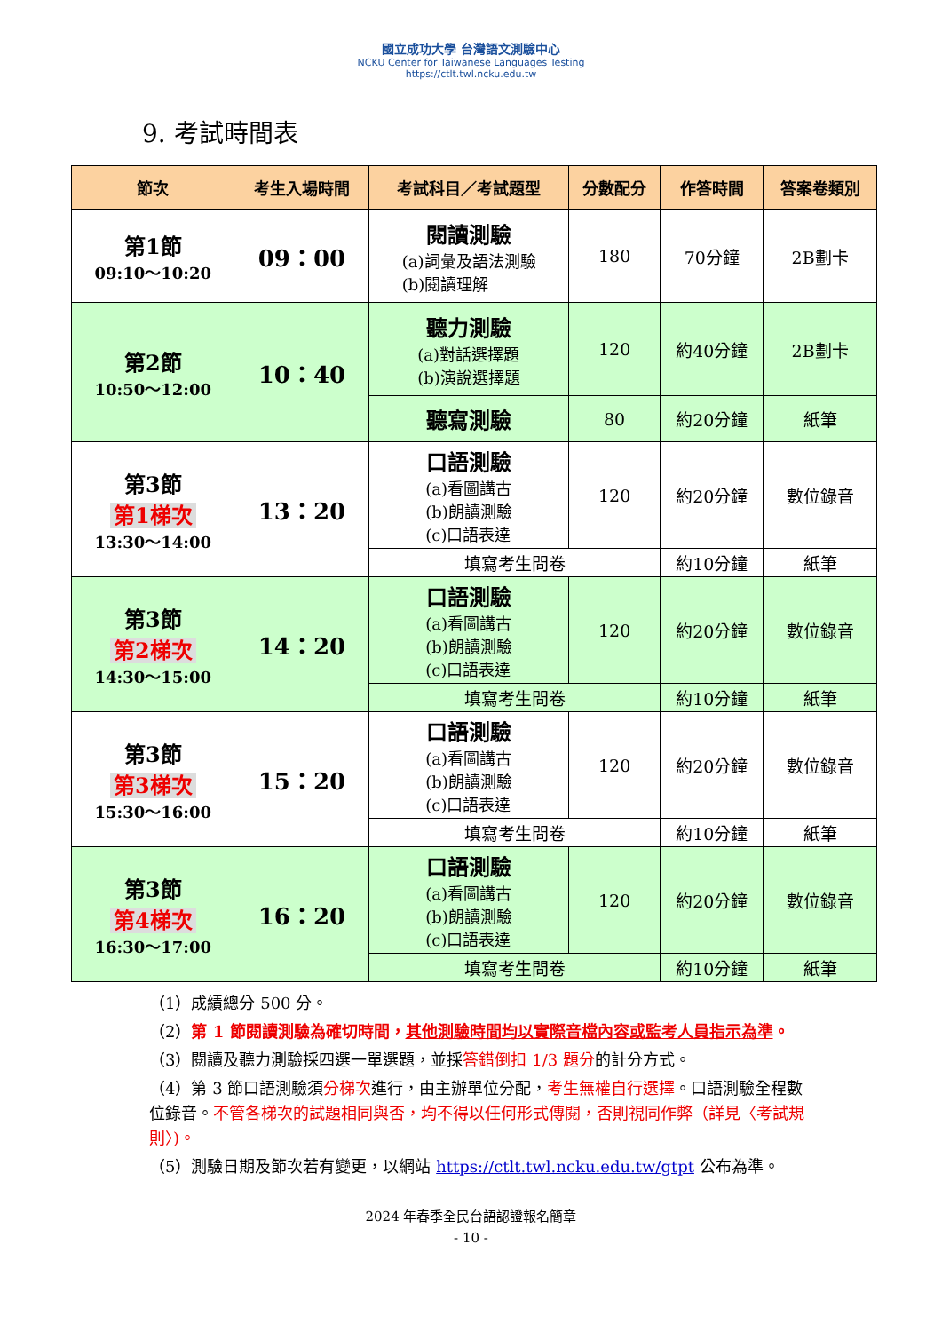國立成功大學 台灣語文測驗中心
NCKU Center for Taiwanese Languages Testing
https://ctlt.twl.ncku.edu.tw
9. 考試時間表
| 節次 | 考生入場時間 | 考試科目／考試題型 | 分數配分 | 作答時間 | 答案卷類別 |
| --- | --- | --- | --- | --- | --- |
| 第1節 09:10～10:20 | 09：00 | 閱讀測驗 (a)詞彙及語法測驗 (b)閱讀理解 | 180 | 70分鐘 | 2B劃卡 |
| 第2節 10:50～12:00 | 10：40 | 聽力測驗 (a)對話選擇題 (b)演說選擇題 | 120 | 約40分鐘 | 2B劃卡 |
| | | 聽寫測驗 | 80 | 約20分鐘 | 紙筆 |
| 第3節 第1梯次 13:30～14:00 | 13：20 | 口語測驗 (a)看圖講古 (b)朗讀測驗 (c)口語表達 | 120 | 約20分鐘 | 數位錄音 |
| | | 填寫考生問卷 | | 約10分鐘 | 紙筆 |
| 第3節 第2梯次 14:30～15:00 | 14：20 | 口語測驗 (a)看圖講古 (b)朗讀測驗 (c)口語表達 | 120 | 約20分鐘 | 數位錄音 |
| | | 填寫考生問卷 | | 約10分鐘 | 紙筆 |
| 第3節 第3梯次 15:30～16:00 | 15：20 | 口語測驗 (a)看圖講古 (b)朗讀測驗 (c)口語表達 | 120 | 約20分鐘 | 數位錄音 |
| | | 填寫考生問卷 | | 約10分鐘 | 紙筆 |
| 第3節 第4梯次 16:30～17:00 | 16：20 | 口語測驗 (a)看圖講古 (b)朗讀測驗 (c)口語表達 | 120 | 約20分鐘 | 數位錄音 |
| | | 填寫考生問卷 | | 約10分鐘 | 紙筆 |
（1）成績總分 500 分。
（2）第 1 節閱讀測驗為確切時間，其他測驗時間均以實際音檔內容或監考人員指示為準。
（3）閱讀及聽力測驗採四選一單選題，並採答錯倒扣 1/3 題分的計分方式。
（4）第 3 節口語測驗須分梯次進行，由主辦單位分配，考生無權自行選擇。口語測驗全程數位錄音。不管各梯次的試題相同與否，均不得以任何形式傳閱，否則視同作弊（詳見〈考試規則〉)。
（5）測驗日期及節次若有變更，以網站 https://ctlt.twl.ncku.edu.tw/gtpt 公布為準。
2024 年春季全民台語認證報名簡章
- 10 -